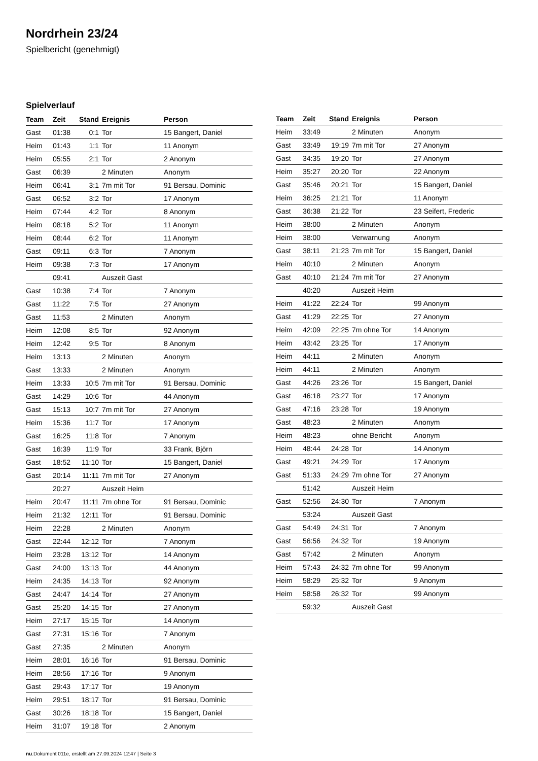Nordrhein 23/24
Spielbericht (genehmigt)
Spielverlauf
| Team | Zeit | Stand | Ereignis | Person |
| --- | --- | --- | --- | --- |
| Gast | 01:38 | 0:1 | Tor | 15 Bangert, Daniel |
| Heim | 01:43 | 1:1 | Tor | 11 Anonym |
| Heim | 05:55 | 2:1 | Tor | 2 Anonym |
| Gast | 06:39 | | 2 Minuten | Anonym |
| Heim | 06:41 | 3:1 | 7m mit Tor | 91 Bersau, Dominic |
| Gast | 06:52 | 3:2 | Tor | 17 Anonym |
| Heim | 07:44 | 4:2 | Tor | 8 Anonym |
| Heim | 08:18 | 5:2 | Tor | 11 Anonym |
| Heim | 08:44 | 6:2 | Tor | 11 Anonym |
| Gast | 09:11 | 6:3 | Tor | 7 Anonym |
| Heim | 09:38 | 7:3 | Tor | 17 Anonym |
| | 09:41 | | Auszeit Gast | |
| Gast | 10:38 | 7:4 | Tor | 7 Anonym |
| Gast | 11:22 | 7:5 | Tor | 27 Anonym |
| Gast | 11:53 | | 2 Minuten | Anonym |
| Heim | 12:08 | 8:5 | Tor | 92 Anonym |
| Heim | 12:42 | 9:5 | Tor | 8 Anonym |
| Heim | 13:13 | | 2 Minuten | Anonym |
| Gast | 13:33 | | 2 Minuten | Anonym |
| Heim | 13:33 | 10:5 | 7m mit Tor | 91 Bersau, Dominic |
| Gast | 14:29 | 10:6 | Tor | 44 Anonym |
| Gast | 15:13 | 10:7 | 7m mit Tor | 27 Anonym |
| Heim | 15:36 | 11:7 | Tor | 17 Anonym |
| Gast | 16:25 | 11:8 | Tor | 7 Anonym |
| Gast | 16:39 | 11:9 | Tor | 33 Frank, Björn |
| Gast | 18:52 | 11:10 | Tor | 15 Bangert, Daniel |
| Gast | 20:14 | 11:11 | 7m mit Tor | 27 Anonym |
| | 20:27 | | Auszeit Heim | |
| Heim | 20:47 | 11:11 | 7m ohne Tor | 91 Bersau, Dominic |
| Heim | 21:32 | 12:11 | Tor | 91 Bersau, Dominic |
| Heim | 22:28 | | 2 Minuten | Anonym |
| Gast | 22:44 | 12:12 | Tor | 7 Anonym |
| Heim | 23:28 | 13:12 | Tor | 14 Anonym |
| Gast | 24:00 | 13:13 | Tor | 44 Anonym |
| Heim | 24:35 | 14:13 | Tor | 92 Anonym |
| Gast | 24:47 | 14:14 | Tor | 27 Anonym |
| Gast | 25:20 | 14:15 | Tor | 27 Anonym |
| Heim | 27:17 | 15:15 | Tor | 14 Anonym |
| Gast | 27:31 | 15:16 | Tor | 7 Anonym |
| Gast | 27:35 | | 2 Minuten | Anonym |
| Heim | 28:01 | 16:16 | Tor | 91 Bersau, Dominic |
| Heim | 28:56 | 17:16 | Tor | 9 Anonym |
| Gast | 29:43 | 17:17 | Tor | 19 Anonym |
| Heim | 29:51 | 18:17 | Tor | 91 Bersau, Dominic |
| Gast | 30:26 | 18:18 | Tor | 15 Bangert, Daniel |
| Heim | 31:07 | 19:18 | Tor | 2 Anonym |
| Team | Zeit | Stand | Ereignis | Person |
| --- | --- | --- | --- | --- |
| Heim | 33:49 | | 2 Minuten | Anonym |
| Gast | 33:49 | 19:19 | 7m mit Tor | 27 Anonym |
| Gast | 34:35 | 19:20 | Tor | 27 Anonym |
| Heim | 35:27 | 20:20 | Tor | 22 Anonym |
| Gast | 35:46 | 20:21 | Tor | 15 Bangert, Daniel |
| Heim | 36:25 | 21:21 | Tor | 11 Anonym |
| Gast | 36:38 | 21:22 | Tor | 23 Seifert, Frederic |
| Heim | 38:00 | | 2 Minuten | Anonym |
| Heim | 38:00 | | Verwarnung | Anonym |
| Gast | 38:11 | 21:23 | 7m mit Tor | 15 Bangert, Daniel |
| Heim | 40:10 | | 2 Minuten | Anonym |
| Gast | 40:10 | 21:24 | 7m mit Tor | 27 Anonym |
| | 40:20 | | Auszeit Heim | |
| Heim | 41:22 | 22:24 | Tor | 99 Anonym |
| Gast | 41:29 | 22:25 | Tor | 27 Anonym |
| Heim | 42:09 | 22:25 | 7m ohne Tor | 14 Anonym |
| Heim | 43:42 | 23:25 | Tor | 17 Anonym |
| Heim | 44:11 | | 2 Minuten | Anonym |
| Heim | 44:11 | | 2 Minuten | Anonym |
| Gast | 44:26 | 23:26 | Tor | 15 Bangert, Daniel |
| Gast | 46:18 | 23:27 | Tor | 17 Anonym |
| Gast | 47:16 | 23:28 | Tor | 19 Anonym |
| Gast | 48:23 | | 2 Minuten | Anonym |
| Heim | 48:23 | | ohne Bericht | Anonym |
| Heim | 48:44 | 24:28 | Tor | 14 Anonym |
| Gast | 49:21 | 24:29 | Tor | 17 Anonym |
| Gast | 51:33 | 24:29 | 7m ohne Tor | 27 Anonym |
| | 51:42 | | Auszeit Heim | |
| Gast | 52:56 | 24:30 | Tor | 7 Anonym |
| | 53:24 | | Auszeit Gast | |
| Gast | 54:49 | 24:31 | Tor | 7 Anonym |
| Gast | 56:56 | 24:32 | Tor | 19 Anonym |
| Gast | 57:42 | | 2 Minuten | Anonym |
| Heim | 57:43 | 24:32 | 7m ohne Tor | 99 Anonym |
| Heim | 58:29 | 25:32 | Tor | 9 Anonym |
| Heim | 58:58 | 26:32 | Tor | 99 Anonym |
| | 59:32 | | Auszeit Gast | |
nu.Dokument 011e, erstellt am 27.09.2024 12:47 | Seite 3